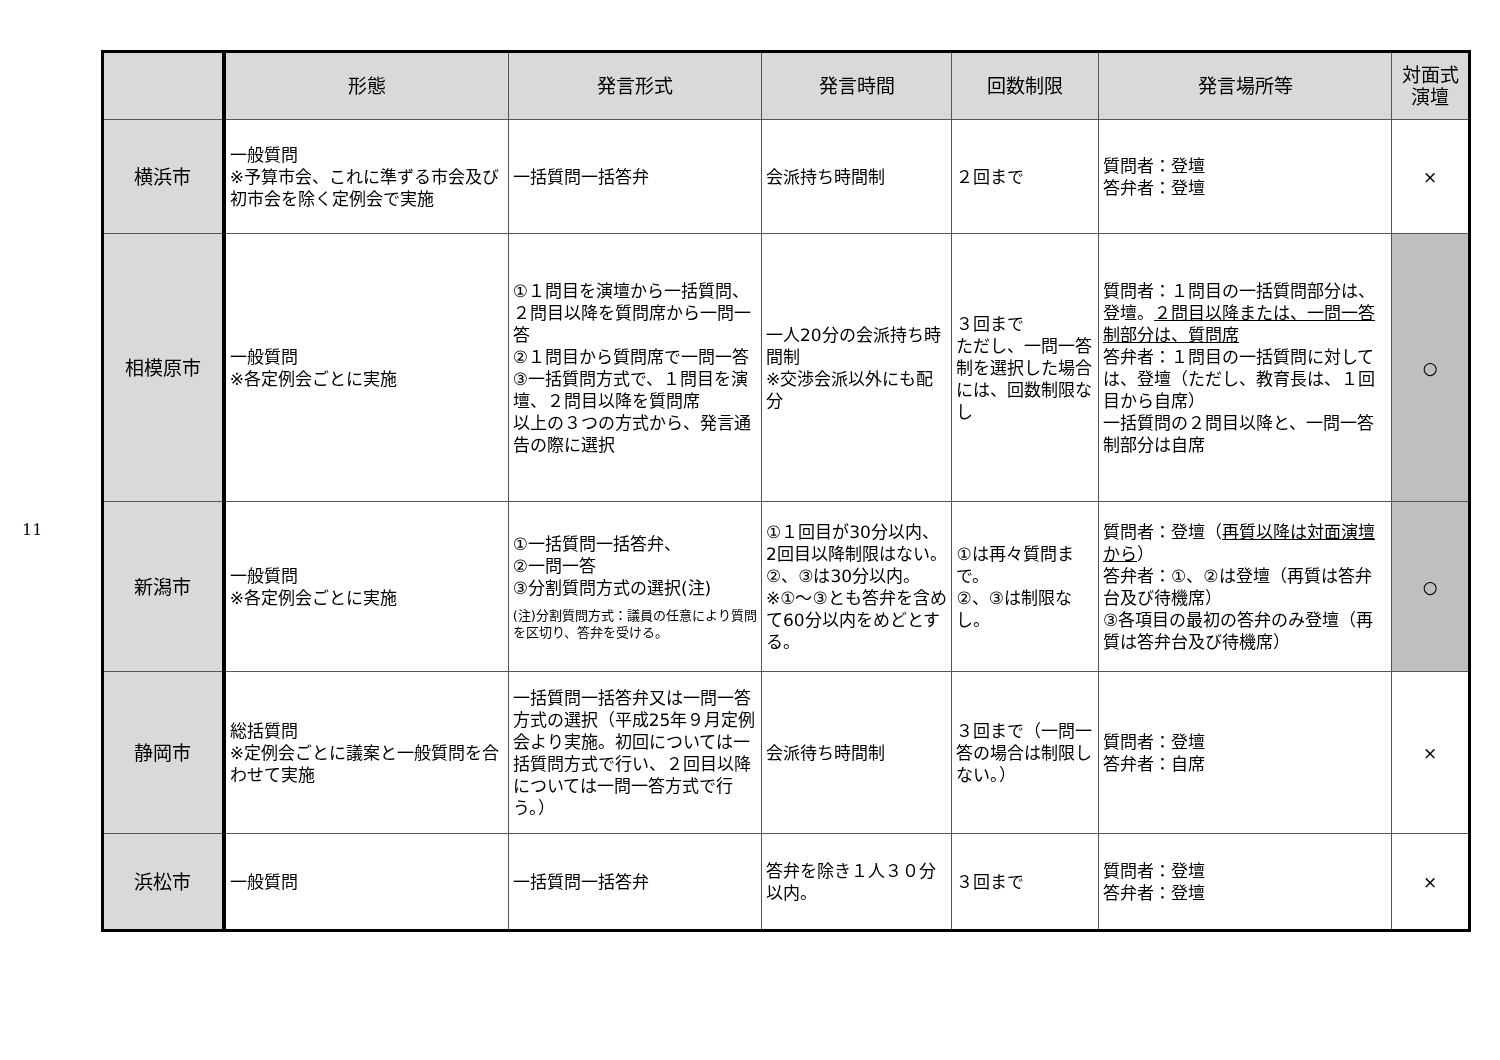11
| | 形態 | 発言形式 | 発言時間 | 回数制限 | 発言場所等 | 対面式 演壇 |
| --- | --- | --- | --- | --- | --- | --- |
| 横浜市 | 一般質問 ※予算市会、これに準ずる市会及び初市会を除く定例会で実施 | 一括質問一括答弁 | 会派持ち時間制 | ２回まで | 質問者：登壇 答弁者：登壇 | × |
| 相模原市 | 一般質問 ※各定例会ごとに実施 | ①１問目を演壇から一括質問、２問目以降を質問席から一問一答 ②１問目から質問席で一問一答 ③一括質問方式で、１問目を演壇、２問目以降を質問席 以上の３つの方式から、発言通告の際に選択 | 一人20分の会派持ち時間制 ※交渉会派以外にも配分 | ３回まで ただし、一問一答制を選択した場合には、回数制限なし | 質問者：１問目の一括質問部分は、登壇。 ２問目以降または、一問一答制部分は、質問席 答弁者：１問目の一括質問に対しては、登壇（ただし、教育長は、１回目から自席） 一括質問の２問目以降と、一問一答制部分は自席 | ○ |
| 新潟市 | 一般質問 ※各定例会ごとに実施 | ①一括質問一括答弁、 ②一問一答 ③分割質問方式の選択(注) (注)分割質問方式：議員の任意により質問を区切り、答弁を受ける。 | ①１回目が30分以内、2回目以降制限はない。 ②、③は30分以内。 ※①～③とも答弁を含めて60分以内をめどとする。 | ①は再々質問まで。 ②、③は制限なし。 | 質問者：登壇（ 再質以降は対面演壇から ） 答弁者：①、②は登壇（再質は答弁台及び待機席） ③各項目の最初の答弁のみ登壇（再質は答弁台及び待機席） | ○ |
| 静岡市 | 総括質問 ※定例会ごとに議案と一般質問を合わせて実施 | 一括質問一括答弁又は一問一答方式の選択（平成25年９月定例会より実施。初回については一括質問方式で行い、２回目以降については一問一答方式で行う。） | 会派待ち時間制 | ３回まで（一問一答の場合は制限しない。） | 質問者：登壇 答弁者：自席 | × |
| 浜松市 | 一般質問 | 一括質問一括答弁 | 答弁を除き１人３０分以内。 | ３回まで | 質問者：登壇 答弁者：登壇 | × |